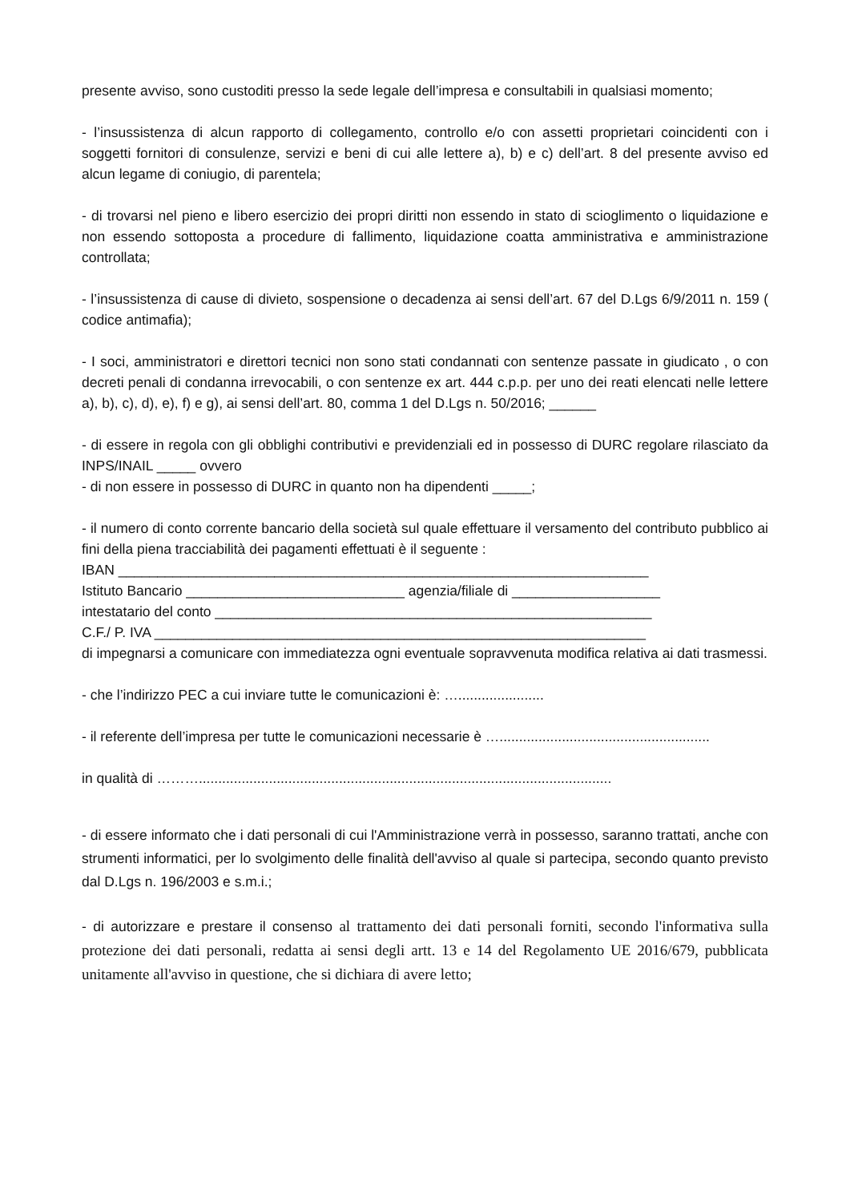presente avviso, sono custoditi presso la sede legale dell’impresa e consultabili in qualsiasi momento;
- l’insussistenza di alcun rapporto di collegamento, controllo e/o con assetti proprietari coincidenti con i soggetti fornitori di consulenze, servizi e beni di cui alle lettere a), b) e c) dell’art. 8 del presente avviso ed alcun legame di coniugio, di parentela;
- di trovarsi nel pieno e libero esercizio dei propri diritti non essendo in stato di scioglimento o liquidazione e non essendo sottoposta a procedure di fallimento, liquidazione coatta amministrativa e amministrazione controllata;
- l’insussistenza di cause di divieto, sospensione o decadenza ai sensi dell’art. 67 del D.Lgs 6/9/2011 n. 159 ( codice antimafia);
- I soci, amministratori e direttori tecnici non sono stati condannati con sentenze passate in giudicato , o con decreti penali di condanna irrevocabili, o con sentenze ex art. 444 c.p.p. per uno dei reati elencati nelle lettere a), b), c), d), e), f) e g), ai sensi dell’art. 80, comma 1 del D.Lgs n. 50/2016; ______
- di essere in regola con gli obblighi contributivi e previdenziali ed in possesso di DURC regolare rilasciato da INPS/INAIL _____ ovvero
- di non essere in possesso di DURC in quanto non ha dipendenti _____;
- il numero di conto corrente bancario della società sul quale effettuare il versamento del contributo pubblico ai fini della piena tracciabilità dei pagamenti effettuati è il seguente :
IBAN ____________________________________________________________________
Istituto Bancario ____________________________ agenzia/filiale di ___________________
intestatario del conto ________________________________________________________
C.F./ P. IVA _______________________________________________________________
di impegnarsi a comunicare con immediatezza ogni eventuale sopravvenuta modifica relativa ai dati trasmessi.
- che l’indirizzo PEC a cui inviare tutte le comunicazioni è: …......................
- il referente dell’impresa per tutte le comunicazioni necessarie è …......................................................
in qualità di ………..........................................................................................................
- di essere informato che i dati personali di cui l'Amministrazione verrà in possesso, saranno trattati, anche con strumenti informatici, per lo svolgimento delle finalità dell'avviso al quale si partecipa, secondo quanto previsto dal D.Lgs n. 196/2003 e s.m.i.;
- di autorizzare e prestare il consenso al trattamento dei dati personali forniti, secondo l'informativa sulla protezione dei dati personali, redatta ai sensi degli artt. 13 e 14 del Regolamento UE 2016/679, pubblicata unitamente all'avviso in questione, che si dichiara di avere letto;